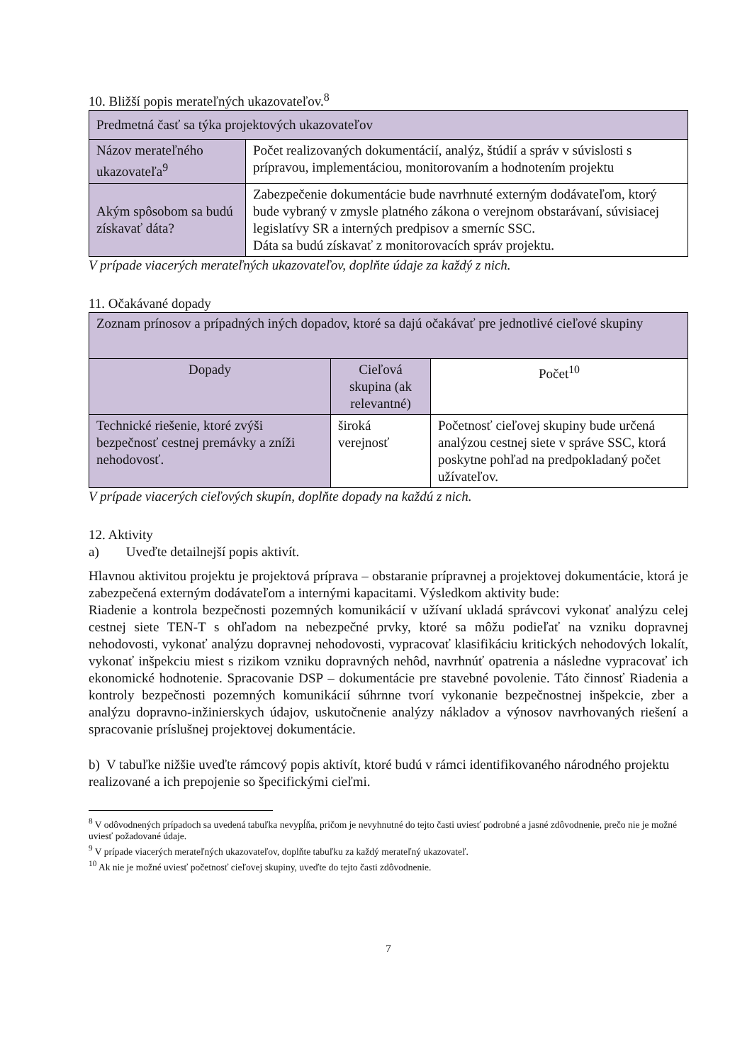10. Bližší popis merateľných ukazovateľov.<sup>8</sup>
| Predmetná časť sa týka projektových ukazovateľov | |
| Názov merateľného ukazovateľa<sup>9</sup> | Počet realizovaných dokumentácií, analýz, štúdií a správ v súvislosti s prípravou, implementáciou, monitorovaním a hodnotením projektu |
| Akým spôsobom sa budú získavať dáta? | Zabezpečenie dokumentácie bude navrhnuté externým dodávateľom, ktorý bude vybraný v zmysle platného zákona o verejnom obstarávaní, súvisiacej legislatívy SR a interných predpisov a smerníc SSC. Dáta sa budú získavať z monitorovacích správ projektu. |
V prípade viacerých merateľných ukazovateľov, doplňte údaje za každý z nich.
11. Očakávané dopady
| Zoznam prínosov a prípadných iných dopadov, ktoré sa dajú očakávať pre jednotlivé cieľové skupiny | | |
| Dopady | Cieľová skupina (ak relevantné) | Počet<sup>10</sup> |
| Technické riešenie, ktoré zvýši bezpečnosť cestnej premávky a zníži nehodovosť. | široká verejnosť | Početnosť cieľovej skupiny bude určená analýzou cestnej siete v správe SSC, ktorá poskytne pohľad na predpokladaný počet užívateľov. |
V prípade viacerých cieľových skupín, doplňte dopady na každú z nich.
12. Aktivity
a) Uveďte detailnejší popis aktivít.
Hlavnou aktivitou projektu je projektová príprava – obstaranie prípravnej a projektovej dokumentácie, ktorá je zabezpečená externým dodávateľom a internými kapacitami. Výsledkom aktivity bude:
Riadenie a kontrola bezpečnosti pozemných komunikácií v užívaní ukladá správcovi vykonať analýzu celej cestnej siete TEN-T s ohľadom na nebezpečné prvky, ktoré sa môžu podieľať na vzniku dopravnej nehodovosti, vykonať analýzu dopravnej nehodovosti, vypracovať klasifikáciu kritických nehodových lokalít, vykonať inšpekciu miest s rizikom vzniku dopravných nehôd, navrhnúť opatrenia a následne vypracovať ich ekonomické hodnotenie. Spracovanie DSP – dokumentácie pre stavebné povolenie. Táto činnosť Riadenia a kontroly bezpečnosti pozemných komunikácií súhrnne tvorí vykonanie bezpečnostnej inšpekcie, zber a analýzu dopravno-inžinierskych údajov, uskutočnenie analýzy nákladov a výnosov navrhovaných riešení a spracovanie príslušnej projektovej dokumentácie.
b) V tabuľke nižšie uveďte rámcový popis aktivít, ktoré budú v rámci identifikovaného národného projektu realizované a ich prepojenie so špecifickými cieľmi.
<sup>8</sup> V odôvodnených prípadoch sa uvedená tabuľka nevypĺňa, pričom je nevyhnutné do tejto časti uviesť podrobné a jasné zdôvodnenie, prečo nie je možné uviesť požadované údaje.
<sup>9</sup> V prípade viacerých merateľných ukazovateľov, doplňte tabuľku za každý merateľný ukazovateľ.
<sup>10</sup> Ak nie je možné uviesť početnosť cieľovej skupiny, uveďte do tejto časti zdôvodnenie.
7